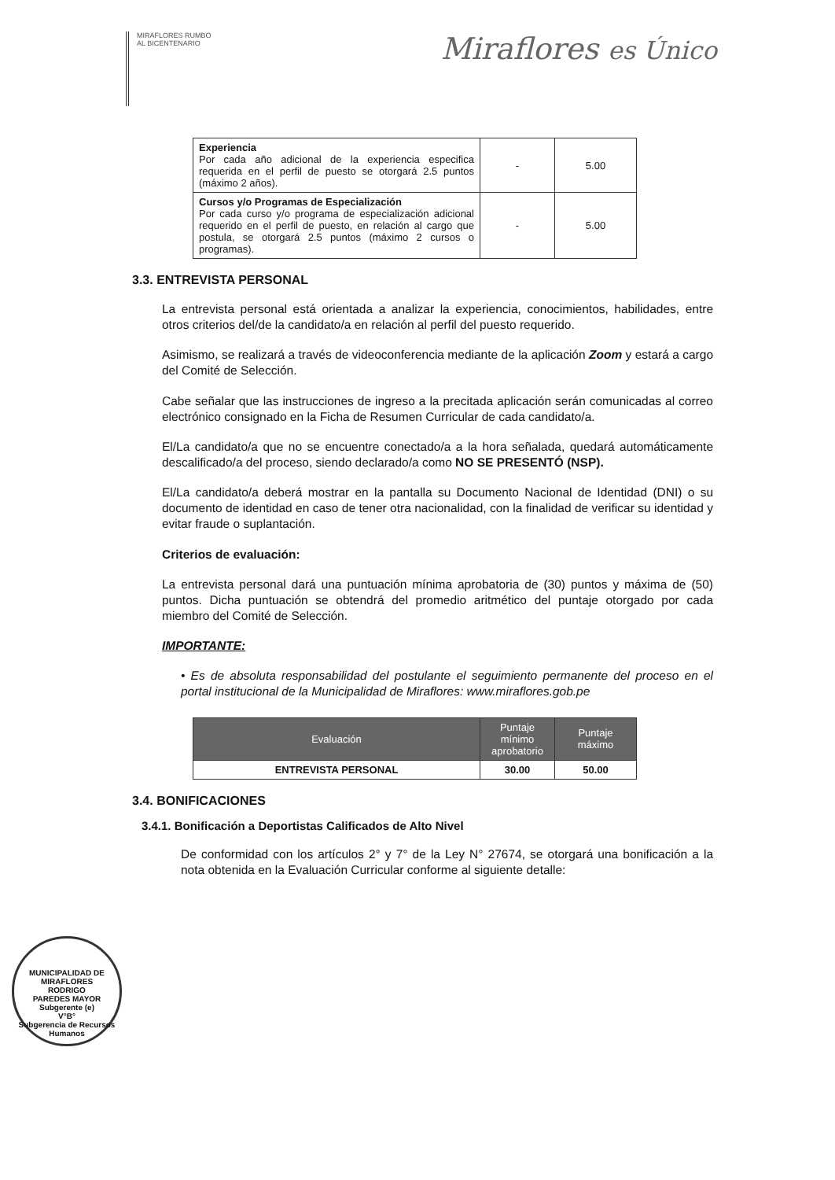MIRAFLORES RUMBO AL BICENTENARIO
Miraflores es Único
| Experiencia Por cada año adicional de la experiencia especifica requerida en el perfil de puesto se otorgará 2.5 puntos (máximo 2 años). | - | 5.00 |
| Cursos y/o Programas de Especialización Por cada curso y/o programa de especialización adicional requerido en el perfil de puesto, en relación al cargo que postula, se otorgará 2.5 puntos (máximo 2 cursos o programas). | - | 5.00 |
3.3. ENTREVISTA PERSONAL
La entrevista personal está orientada a analizar la experiencia, conocimientos, habilidades, entre otros criterios del/de la candidato/a en relación al perfil del puesto requerido.
Asimismo, se realizará a través de videoconferencia mediante de la aplicación Zoom y estará a cargo del Comité de Selección.
Cabe señalar que las instrucciones de ingreso a la precitada aplicación serán comunicadas al correo electrónico consignado en la Ficha de Resumen Curricular de cada candidato/a.
El/La candidato/a que no se encuentre conectado/a a la hora señalada, quedará automáticamente descalificado/a del proceso, siendo declarado/a como NO SE PRESENTÓ (NSP).
El/La candidato/a deberá mostrar en la pantalla su Documento Nacional de Identidad (DNI) o su documento de identidad en caso de tener otra nacionalidad, con la finalidad de verificar su identidad y evitar fraude o suplantación.
Criterios de evaluación:
La entrevista personal dará una puntuación mínima aprobatoria de (30) puntos y máxima de (50) puntos. Dicha puntuación se obtendrá del promedio aritmético del puntaje otorgado por cada miembro del Comité de Selección.
IMPORTANTE:
• Es de absoluta responsabilidad del postulante el seguimiento permanente del proceso en el portal institucional de la Municipalidad de Miraflores: www.miraflores.gob.pe
| Evaluación | Puntaje mínimo aprobatorio | Puntaje máximo |
| --- | --- | --- |
| ENTREVISTA PERSONAL | 30.00 | 50.00 |
3.4. BONIFICACIONES
3.4.1. Bonificación a Deportistas Calificados de Alto Nivel
De conformidad con los artículos 2° y 7° de la Ley N° 27674, se otorgará una bonificación a la nota obtenida en la Evaluación Curricular conforme al siguiente detalle:
MUNICIPALIDAD DE MIRAFLORES
RODRIGO
PAREDES MAYOR
Subgerente (e)
V°B°
Subgerencia de Recursos Humanos